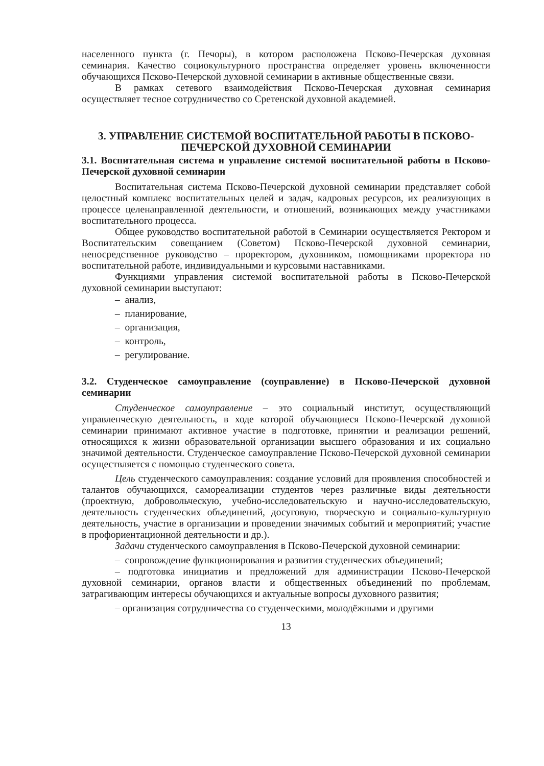населенного пункта (г. Печоры), в котором расположена Псково-Печерская духовная семинария. Качество социокультурного пространства определяет уровень включенности обучающихся Псково-Печерской духовной семинарии в активные общественные связи.
В рамках сетевого взаимодействия Псково-Печерская духовная семинария осуществляет тесное сотрудничество со Сретенской духовной академией.
3. УПРАВЛЕНИЕ СИСТЕМОЙ ВОСПИТАТЕЛЬНОЙ РАБОТЫ В ПСКОВО-ПЕЧЕРСКОЙ ДУХОВНОЙ СЕМИНАРИИ
3.1. Воспитательная система и управление системой воспитательной работы в Псково-Печерской духовной семинарии
Воспитательная система Псково-Печерской духовной семинарии представляет собой целостный комплекс воспитательных целей и задач, кадровых ресурсов, их реализующих в процессе целенаправленной деятельности, и отношений, возникающих между участниками воспитательного процесса.
Общее руководство воспитательной работой в Семинарии осуществляется Ректором и Воспитательским совещанием (Советом) Псково-Печерской духовной семинарии, непосредственное руководство – проректором, духовником, помощниками проректора по воспитательной работе, индивидуальными и курсовыми наставниками.
Функциями управления системой воспитательной работы в Псково-Печерской духовной семинарии выступают:
– анализ,
– планирование,
– организация,
– контроль,
– регулирование.
3.2. Студенческое самоуправление (соуправление) в Псково-Печерской духовной семинарии
Студенческое самоуправление – это социальный институт, осуществляющий управленческую деятельность, в ходе которой обучающиеся Псково-Печерской духовной семинарии принимают активное участие в подготовке, принятии и реализации решений, относящихся к жизни образовательной организации высшего образования и их социально значимой деятельности. Студенческое самоуправление Псково-Печерской духовной семинарии осуществляется с помощью студенческого совета.
Цель студенческого самоуправления: создание условий для проявления способностей и талантов обучающихся, самореализации студентов через различные виды деятельности (проектную, добровольческую, учебно-исследовательскую и научно-исследовательскую, деятельность студенческих объединений, досуговую, творческую и социально-культурную деятельность, участие в организации и проведении значимых событий и мероприятий; участие в профориентационной деятельности и др.).
Задачи студенческого самоуправления в Псково-Печерской духовной семинарии:
– сопровождение функционирования и развития студенческих объединений;
– подготовка инициатив и предложений для администрации Псково-Печерской духовной семинарии, органов власти и общественных объединений по проблемам, затрагивающим интересы обучающихся и актуальные вопросы духовного развития;
– организация сотрудничества со студенческими, молодёжными и другими
13